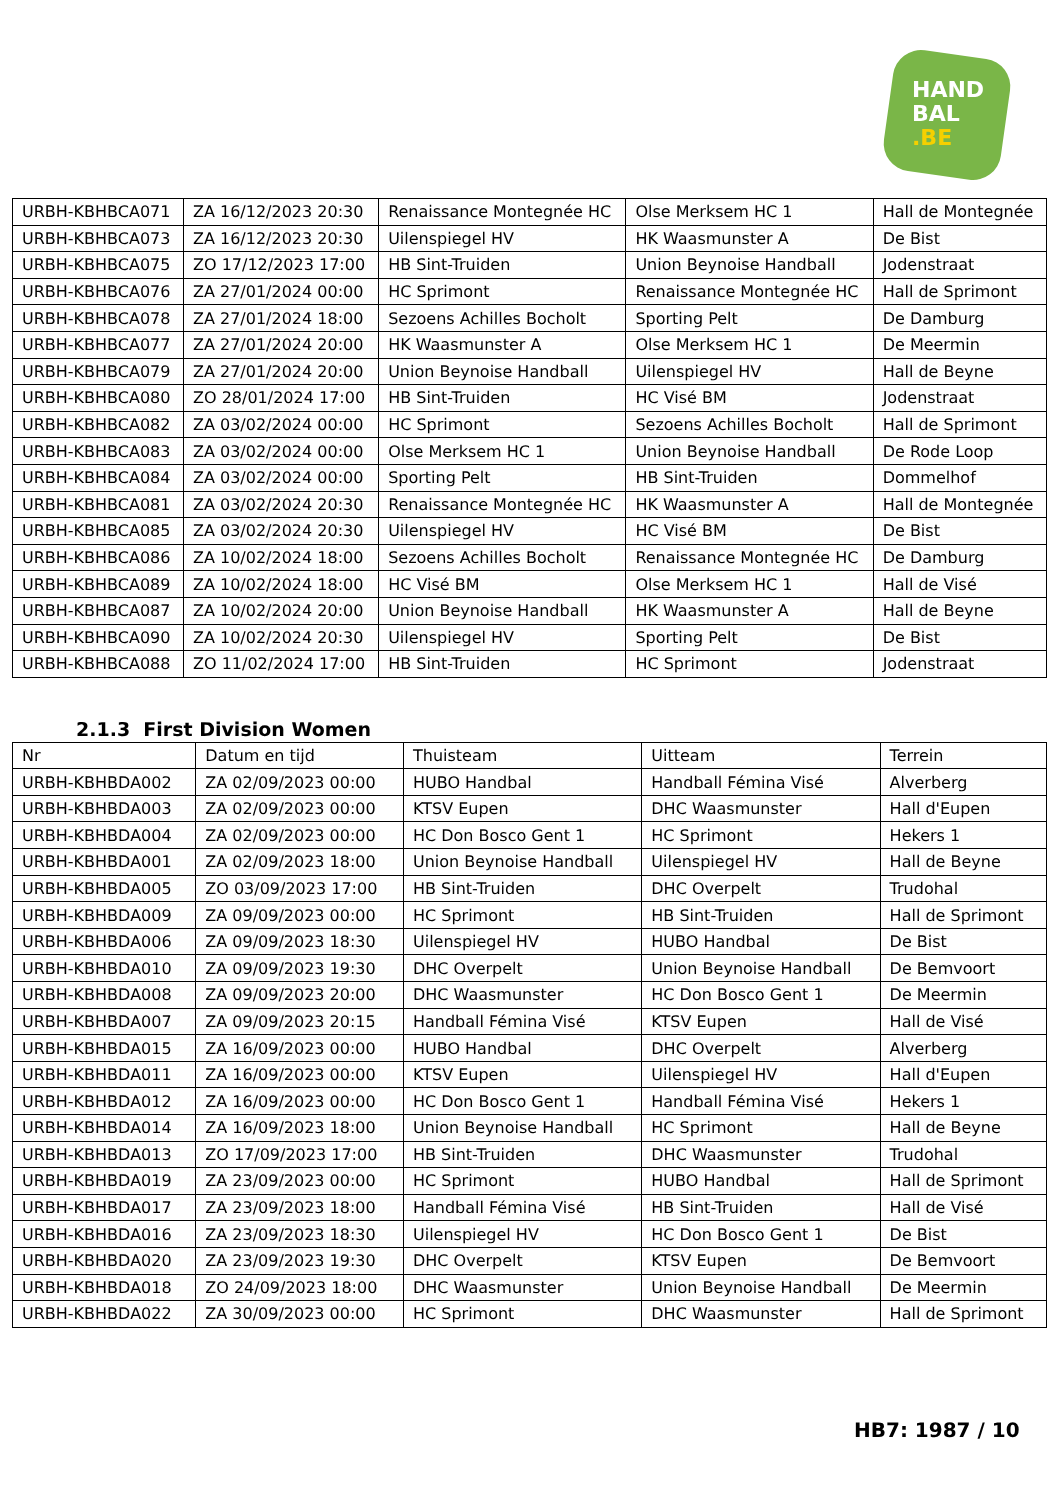HAND
BAL
.BE
| URBH-KBHBCA071 | ZA 16/12/2023 20:30 | Renaissance Montegnée HC | Olse Merksem HC 1 | Hall de Montegnée |
| URBH-KBHBCA073 | ZA 16/12/2023 20:30 | Uilenspiegel HV | HK Waasmunster A | De Bist |
| URBH-KBHBCA075 | ZO 17/12/2023 17:00 | HB Sint-Truiden | Union Beynoise Handball | Jodenstraat |
| URBH-KBHBCA076 | ZA 27/01/2024 00:00 | HC Sprimont | Renaissance Montegnée HC | Hall de Sprimont |
| URBH-KBHBCA078 | ZA 27/01/2024 18:00 | Sezoens Achilles Bocholt | Sporting Pelt | De Damburg |
| URBH-KBHBCA077 | ZA 27/01/2024 20:00 | HK Waasmunster A | Olse Merksem HC 1 | De Meermin |
| URBH-KBHBCA079 | ZA 27/01/2024 20:00 | Union Beynoise Handball | Uilenspiegel HV | Hall de Beyne |
| URBH-KBHBCA080 | ZO 28/01/2024 17:00 | HB Sint-Truiden | HC Visé BM | Jodenstraat |
| URBH-KBHBCA082 | ZA 03/02/2024 00:00 | HC Sprimont | Sezoens Achilles Bocholt | Hall de Sprimont |
| URBH-KBHBCA083 | ZA 03/02/2024 00:00 | Olse Merksem HC 1 | Union Beynoise Handball | De Rode Loop |
| URBH-KBHBCA084 | ZA 03/02/2024 00:00 | Sporting Pelt | HB Sint-Truiden | Dommelhof |
| URBH-KBHBCA081 | ZA 03/02/2024 20:30 | Renaissance Montegnée HC | HK Waasmunster A | Hall de Montegnée |
| URBH-KBHBCA085 | ZA 03/02/2024 20:30 | Uilenspiegel HV | HC Visé BM | De Bist |
| URBH-KBHBCA086 | ZA 10/02/2024 18:00 | Sezoens Achilles Bocholt | Renaissance Montegnée HC | De Damburg |
| URBH-KBHBCA089 | ZA 10/02/2024 18:00 | HC Visé BM | Olse Merksem HC 1 | Hall de Visé |
| URBH-KBHBCA087 | ZA 10/02/2024 20:00 | Union Beynoise Handball | HK Waasmunster A | Hall de Beyne |
| URBH-KBHBCA090 | ZA 10/02/2024 20:30 | Uilenspiegel HV | Sporting Pelt | De Bist |
| URBH-KBHBCA088 | ZO 11/02/2024 17:00 | HB Sint-Truiden | HC Sprimont | Jodenstraat |
2.1.3 First Division Women
| Nr | Datum en tijd | Thuisteam | Uitteam | Terrein |
| URBH-KBHBDA002 | ZA 02/09/2023 00:00 | HUBO Handbal | Handball Fémina Visé | Alverberg |
| URBH-KBHBDA003 | ZA 02/09/2023 00:00 | KTSV Eupen | DHC Waasmunster | Hall d'Eupen |
| URBH-KBHBDA004 | ZA 02/09/2023 00:00 | HC Don Bosco Gent 1 | HC Sprimont | Hekers 1 |
| URBH-KBHBDA001 | ZA 02/09/2023 18:00 | Union Beynoise Handball | Uilenspiegel HV | Hall de Beyne |
| URBH-KBHBDA005 | ZO 03/09/2023 17:00 | HB Sint-Truiden | DHC Overpelt | Trudohal |
| URBH-KBHBDA009 | ZA 09/09/2023 00:00 | HC Sprimont | HB Sint-Truiden | Hall de Sprimont |
| URBH-KBHBDA006 | ZA 09/09/2023 18:30 | Uilenspiegel HV | HUBO Handbal | De Bist |
| URBH-KBHBDA010 | ZA 09/09/2023 19:30 | DHC Overpelt | Union Beynoise Handball | De Bemvoort |
| URBH-KBHBDA008 | ZA 09/09/2023 20:00 | DHC Waasmunster | HC Don Bosco Gent 1 | De Meermin |
| URBH-KBHBDA007 | ZA 09/09/2023 20:15 | Handball Fémina Visé | KTSV Eupen | Hall de Visé |
| URBH-KBHBDA015 | ZA 16/09/2023 00:00 | HUBO Handbal | DHC Overpelt | Alverberg |
| URBH-KBHBDA011 | ZA 16/09/2023 00:00 | KTSV Eupen | Uilenspiegel HV | Hall d'Eupen |
| URBH-KBHBDA012 | ZA 16/09/2023 00:00 | HC Don Bosco Gent 1 | Handball Fémina Visé | Hekers 1 |
| URBH-KBHBDA014 | ZA 16/09/2023 18:00 | Union Beynoise Handball | HC Sprimont | Hall de Beyne |
| URBH-KBHBDA013 | ZO 17/09/2023 17:00 | HB Sint-Truiden | DHC Waasmunster | Trudohal |
| URBH-KBHBDA019 | ZA 23/09/2023 00:00 | HC Sprimont | HUBO Handbal | Hall de Sprimont |
| URBH-KBHBDA017 | ZA 23/09/2023 18:00 | Handball Fémina Visé | HB Sint-Truiden | Hall de Visé |
| URBH-KBHBDA016 | ZA 23/09/2023 18:30 | Uilenspiegel HV | HC Don Bosco Gent 1 | De Bist |
| URBH-KBHBDA020 | ZA 23/09/2023 19:30 | DHC Overpelt | KTSV Eupen | De Bemvoort |
| URBH-KBHBDA018 | ZO 24/09/2023 18:00 | DHC Waasmunster | Union Beynoise Handball | De Meermin |
| URBH-KBHBDA022 | ZA 30/09/2023 00:00 | HC Sprimont | DHC Waasmunster | Hall de Sprimont |
HB7: 1987 / 10